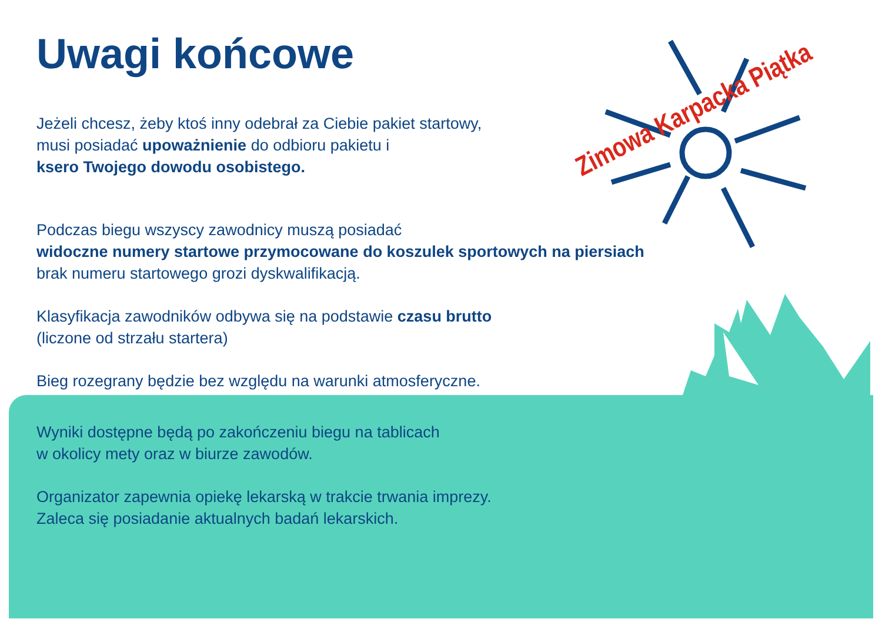Zimowa Karpacka Piątka
Uwagi końcowe
Jeżeli chcesz, żeby ktoś inny odebrał za Ciebie pakiet startowy,
musi posiadać upoważnienie do odbioru pakietu i
ksero Twojego dowodu osobistego.
Podczas biegu wszyscy zawodnicy muszą posiadać
widoczne numery startowe przymocowane do koszulek sportowych na piersiach
brak numeru startowego grozi dyskwalifikacją.
Klasyfikacja zawodników odbywa się na podstawie czasu brutto
(liczone od strzału startera)
Bieg rozegrany będzie bez względu na warunki atmosferyczne.
Wyniki dostępne będą po zakończeniu biegu na tablicach
w okolicy mety oraz w biurze zawodów.
Organizator zapewnia opiekę lekarską w trakcie trwania imprezy.
Zaleca się posiadanie aktualnych badań lekarskich.